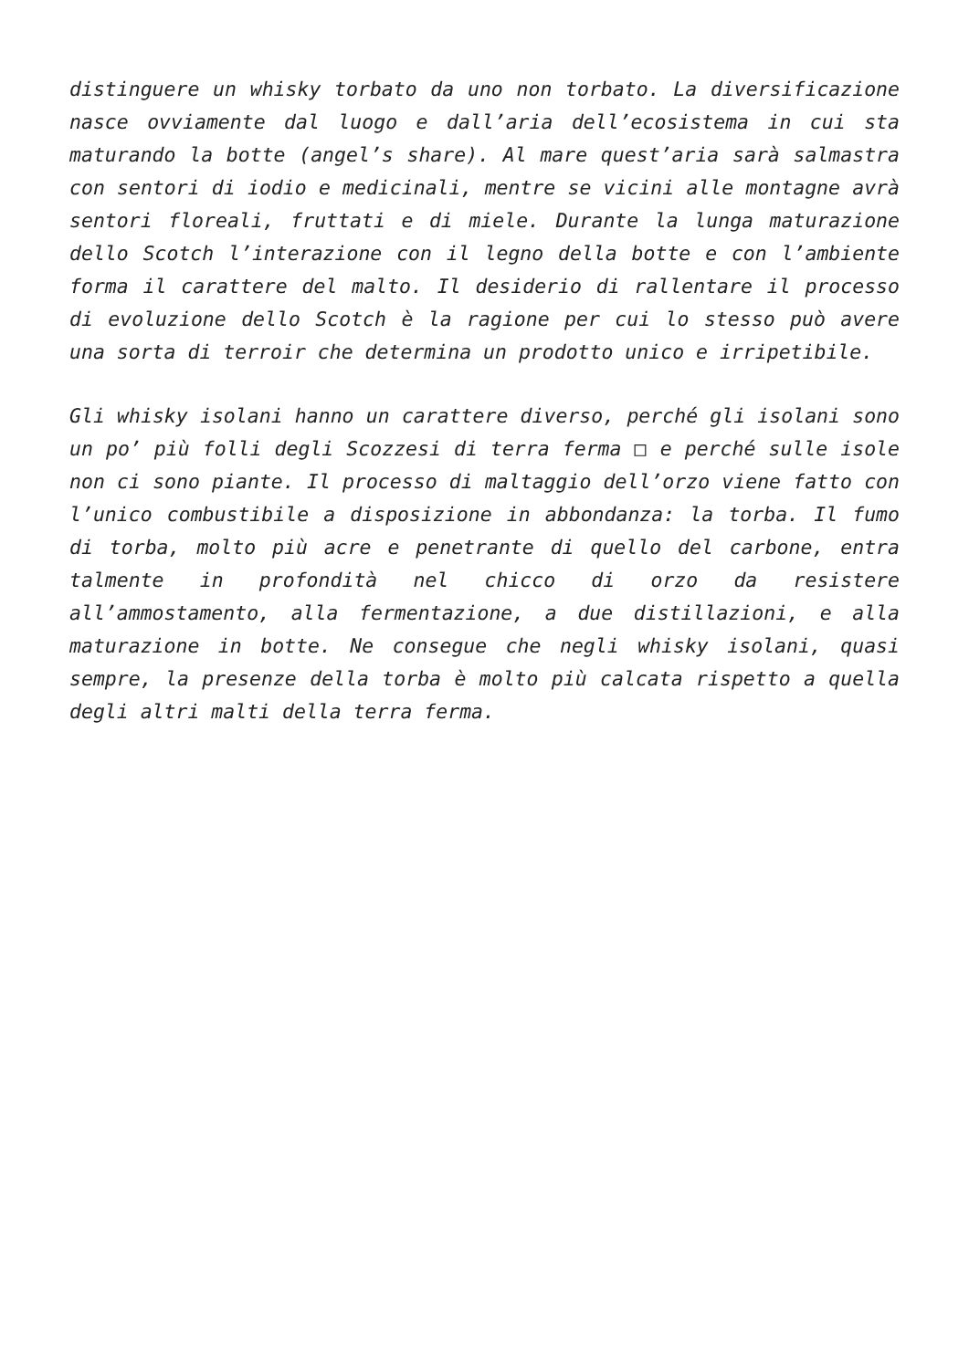distinguere un whisky torbato da uno non torbato. La diversificazione nasce ovviamente dal luogo e dall’aria dell’ecosistema in cui sta maturando la botte (angel’s share). Al mare quest’aria sarà salmastra con sentori di iodio e medicinali, mentre se vicini alle montagne avrà sentori floreali, fruttati e di miele. Durante la lunga maturazione dello Scotch l’interazione con il legno della botte e con l’ambiente forma il carattere del malto. Il desiderio di rallentare il processo di evoluzione dello Scotch è la ragione per cui lo stesso può avere una sorta di terroir che determina un prodotto unico e irripetibile.
Gli whisky isolani hanno un carattere diverso, perché gli isolani sono un po’ più folli degli Scozzesi di terra ferma □ e perché sulle isole non ci sono piante. Il processo di maltaggio dell’orzo viene fatto con l’unico combustibile a disposizione in abbondanza: la torba. Il fumo di torba, molto più acre e penetrante di quello del carbone, entra talmente in profondità nel chicco di orzo da resistere all’ammostamento, alla fermentazione, a due distillazioni, e alla maturazione in botte. Ne consegue che negli whisky isolani, quasi sempre, la presenze della torba è molto più calcata rispetto a quella degli altri malti della terra ferma.